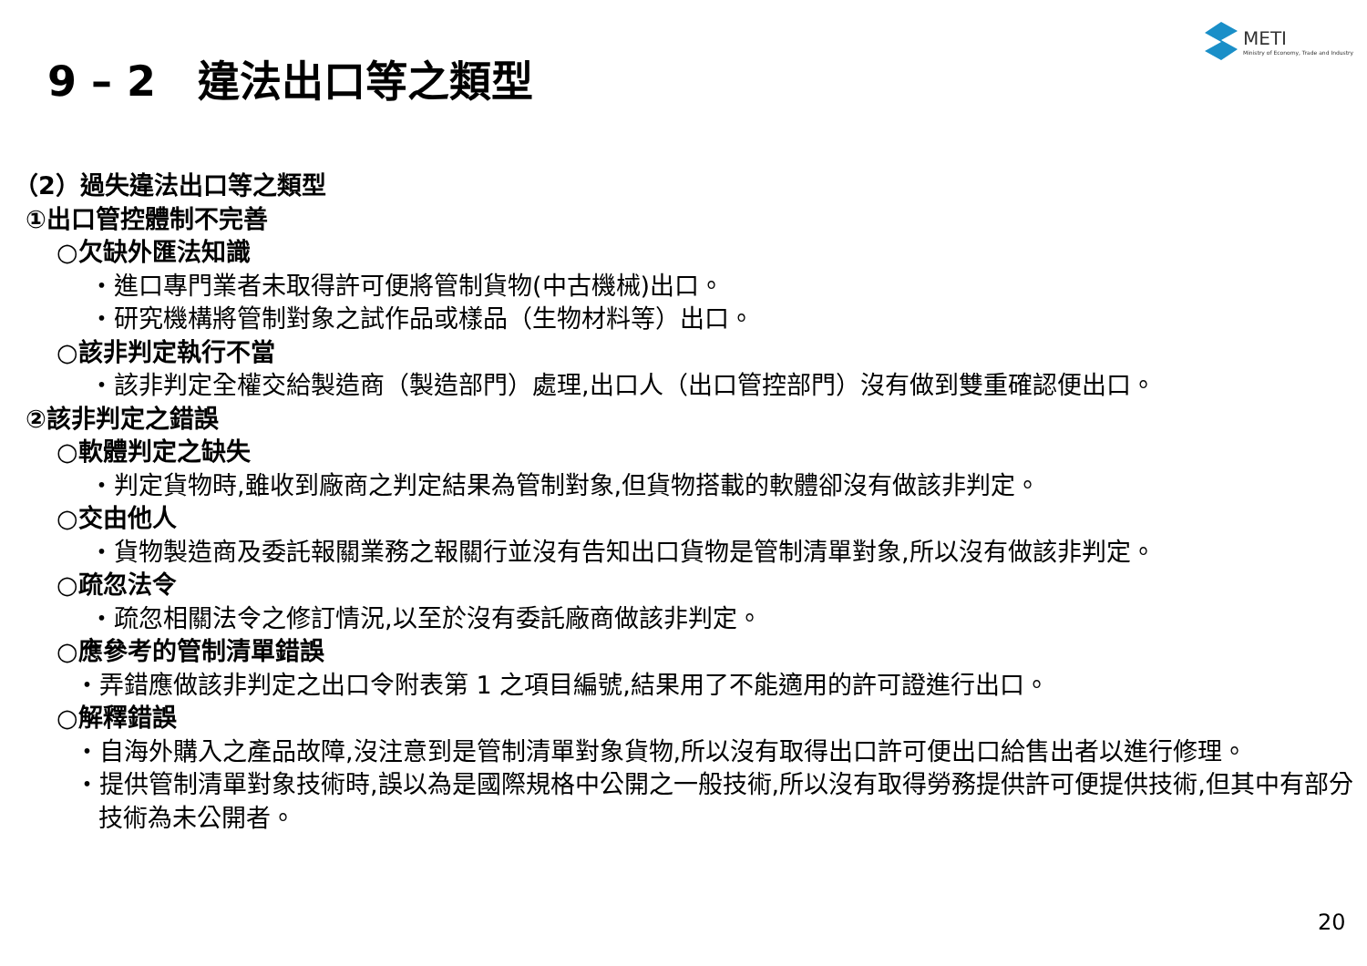METI
Ministry of Economy, Trade and Industry
9 – 2　違法出口等之類型
（2）過失違法出口等之類型
①出口管控體制不完善
○欠缺外匯法知識
・進口專門業者未取得許可便將管制貨物(中古機械)出口。
・研究機構將管制對象之試作品或樣品（生物材料等）出口。
○該非判定執行不當
・該非判定全權交給製造商（製造部門）處理,出口人（出口管控部門）沒有做到雙重確認便出口。
②該非判定之錯誤
○軟體判定之缺失
・判定貨物時,雖收到廠商之判定結果為管制對象,但貨物搭載的軟體卻沒有做該非判定。
○交由他人
・貨物製造商及委託報關業務之報關行並沒有告知出口貨物是管制清單對象,所以沒有做該非判定。
○疏忽法令
・疏忽相關法令之修訂情況,以至於沒有委託廠商做該非判定。
○應參考的管制清單錯誤
・弄錯應做該非判定之出口令附表第 1 之項目編號,結果用了不能適用的許可證進行出口。
○解釋錯誤
・自海外購入之產品故障,沒注意到是管制清單對象貨物,所以沒有取得出口許可便出口給售出者以進行修理。
・提供管制清單對象技術時,誤以為是國際規格中公開之一般技術,所以沒有取得勞務提供許可便提供技術,但其中有部分技術為未公開者。
20